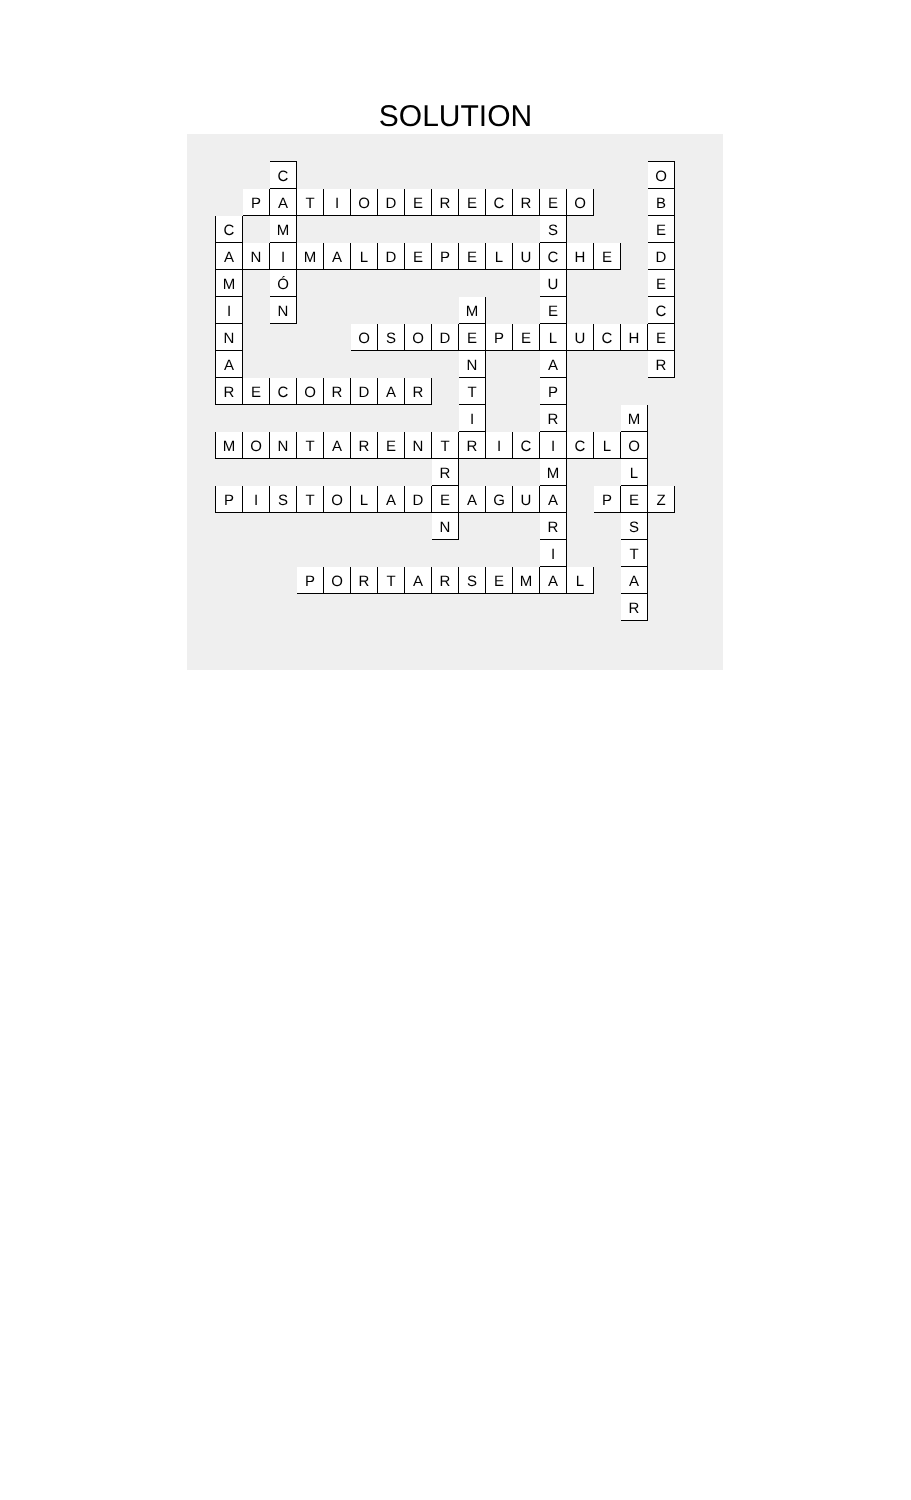SOLUTION
| | | C | | | | | | | | | | | | | | O |
| | P | A | T | I | O | D | E | R | E | C | R | E | O | | | B |
| C | | M | | | | | | | | | | S | | | | E |
| A | N | I | M | A | L | D | E | P | E | L | U | C | H | E | | D |
| M | | Ó | | | | | | | | | | U | | | | E |
| I | | N | | | | | | | M | | | E | | | | C |
| N | | | | | O | S | O | D | E | P | E | L | U | C | H | E |
| A | | | | | | | | | N | | | A | | | | R |
| R | E | C | O | R | D | A | R | | T | | | P | | | | |
| | | | | | | | | | I | | | R | | | M | |
| M | O | N | T | A | R | E | N | T | R | I | C | I | C | L | O | |
| | | | | | | | | R | | | | M | | | L | |
| P | I | S | T | O | L | A | D | E | A | G | U | A | | P | E | Z |
| | | | | | | | | N | | | | R | | | S | |
| | | | | | | | | | | | | I | | | T | |
| | | | P | O | R | T | A | R | S | E | M | A | L | | A | |
| | | | | | | | | | | | | | | | R | |